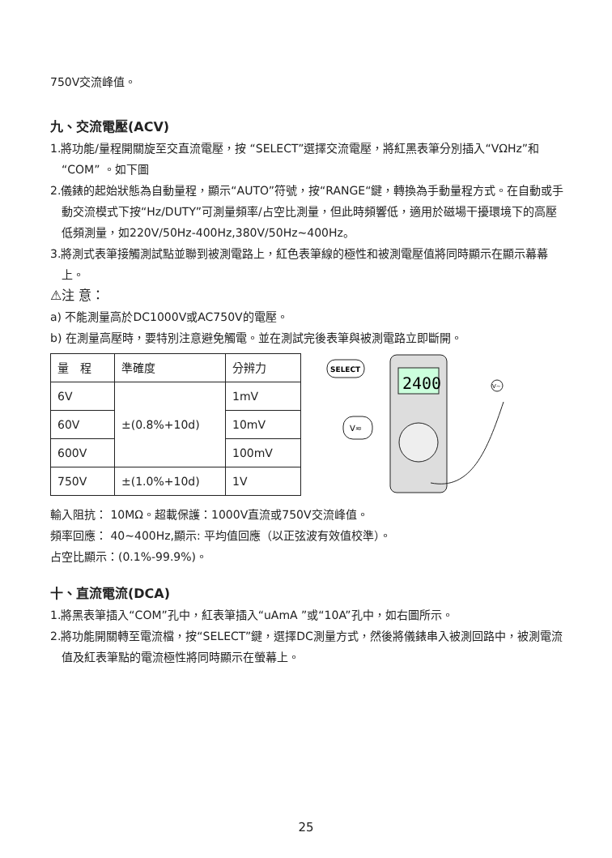750V交流峰值。
九、交流電壓(ACV)
1.將功能/量程開關旋至交直流電壓，按 “SELECT”選擇交流電壓，將紅黑表筆分別插入“VΩHz”和“COM” 。如下圖
2.儀錶的起始狀態為自動量程，顯示“AUTO”符號，按“RANGE“鍵，轉換為手動量程方式。在自動或手動交流模式下按“Hz/DUTY”可測量頻率/占空比測量，但此時頻響低，適用於磁場干擾環境下的高壓低頻測量，如220V/50Hz-400Hz,380V/50Hz~400Hz。
3.將測式表筆接觸測試點並聯到被測電路上，紅色表筆線的極性和被測電壓值將同時顯示在顯示幕幕上。
⚠注 意：
a) 不能測量高於DC1000V或AC750V的電壓。
b) 在測量高壓時，要特別注意避免觸電。並在測試完後表筆與被測電路立即斷開。
| 量 程 | 準確度 | 分辨力 |
| 6V | ±(0.8%+10d) | 1mV |
| 60V | | 10mV |
| 600V | | 100mV |
| 750V | ±(1.0%+10d) | 1V |
2400
SELECT
V≂
V~
輸入阻抗： 10MΩ。超載保護：1000V直流或750V交流峰值。
頻率回應： 40~400Hz,顯示: 平均值回應（以正弦波有效值校準）。
占空比顯示：(0.1%-99.9%)。
十、直流電流(DCA)
1.將黑表筆插入“COM”孔中，紅表筆插入“uAmA ”或“10A”孔中，如右圖所示。
2.將功能開關轉至電流檔，按“SELECT”鍵，選擇DC測量方式，然後將儀錶串入被測回路中，被測電流值及紅表筆點的電流極性將同時顯示在螢幕上。
25